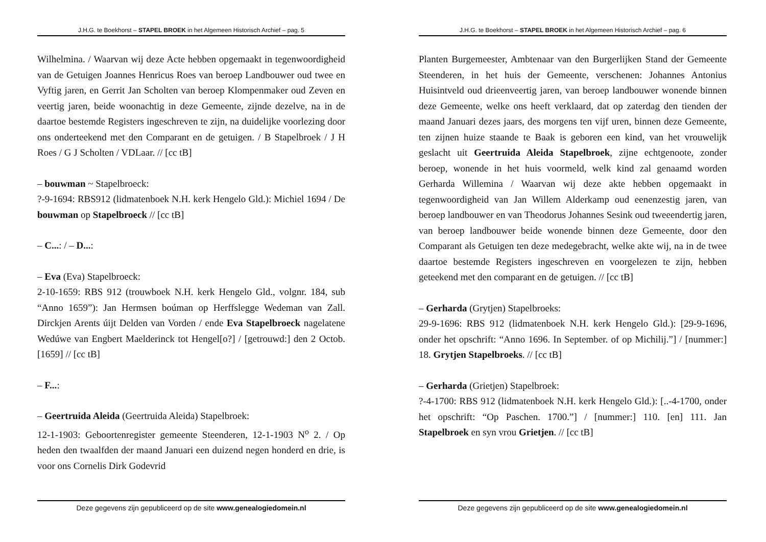J.H.G. te Boekhorst – STAPEL BROEK in het Algemeen Historisch Archief – pag. 5
Wilhelmina. / Waarvan wij deze Acte hebben opgemaakt in tegenwoordigheid van de Getuigen Joannes Henricus Roes van beroep Landbouwer oud twee en Vyftig jaren, en Gerrit Jan Scholten van beroep Klompenmaker oud Zeven en veertig jaren, beide woonachtig in deze Gemeente, zijnde dezelve, na in de daartoe bestemde Registers ingeschreven te zijn, na duidelijke voorlezing door ons onderteekend met den Comparant en de getuigen. / B Stapelbroek / J H Roes / G J Scholten / VDLaar. // [cc tB]
– bouwman ~ Stapelbroeck:
?-9-1694: RBS912 (lidmatenboek N.H. kerk Hengelo Gld.): Michiel 1694 / De bouwman op Stapelbroeck // [cc tB]
– C...: / – D...:
– Eva (Eva) Stapelbroeck:
2-10-1659: RBS 912 (trouwboek N.H. kerk Hengelo Gld., volgnr. 184, sub “Anno 1659”): Jan Hermsen boúman op Herffslegge Wedeman van Zall. Dirckjen Arents úijt Delden van Vorden / ende Eva Stapelbroeck nagelatene Wedúwe van Engbert Maelderinck tot Hengel[o?] / [getrouwd:] den 2 Octob. [1659] // [cc tB]
– F...:
– Geertruida Aleida (Geertruida Aleida) Stapelbroek:
12-1-1903: Geboortenregister gemeente Steenderen, 12-1-1903 N<sup>o</sup> 2. / Op heden den twaalfden der maand Januari een duizend negen honderd en drie, is voor ons Cornelis Dirk Godevrid
Deze gegevens zijn gepubliceerd op de site www.genealogiedomein.nl
J.H.G. te Boekhorst – STAPEL BROEK in het Algemeen Historisch Archief – pag. 6
Planten Burgemeester, Ambtenaar van den Burgerlijken Stand der Gemeente Steenderen, in het huis der Gemeente, verschenen: Johannes Antonius Huisintveld oud drieenveertig jaren, van beroep landbouwer wonende binnen deze Gemeente, welke ons heeft verklaard, dat op zaterdag den tienden der maand Januari dezes jaars, des morgens ten vijf uren, binnen deze Gemeente, ten zijnen huize staande te Baak is geboren een kind, van het vrouwelijk geslacht uit Geertruida Aleida Stapelbroek, zijne echtgenoote, zonder beroep, wonende in het huis voormeld, welk kind zal genaamd worden Gerharda Willemina / Waarvan wij deze akte hebben opgemaakt in tegenwoordigheid van Jan Willem Alderkamp oud eenenzestig jaren, van beroep landbouwer en van Theodorus Johannes Sesink oud tweeendertig jaren, van beroep landbouwer beide wonende binnen deze Gemeente, door den Comparant als Getuigen ten deze medegebracht, welke akte wij, na in de twee daartoe bestemde Registers ingeschreven en voorgelezen te zijn, hebben geteekend met den comparant en de getuigen. // [cc tB]
– Gerharda (Grytjen) Stapelbroeks:
29-9-1696: RBS 912 (lidmatenboek N.H. kerk Hengelo Gld.): [29-9-1696, onder het opschrift: “Anno 1696. In September. of op Michilij.”] / [nummer:] 18. Grytjen Stapelbroeks. // [cc tB]
– Gerharda (Grietjen) Stapelbroek:
?-4-1700: RBS 912 (lidmatenboek N.H. kerk Hengelo Gld.): [..-4-1700, onder het opschrift: “Op Paschen. 1700.”] / [nummer:] 110. [en] 111. Jan Stapelbroek en syn vrou Grietjen. // [cc tB]
Deze gegevens zijn gepubliceerd op de site www.genealogiedomein.nl